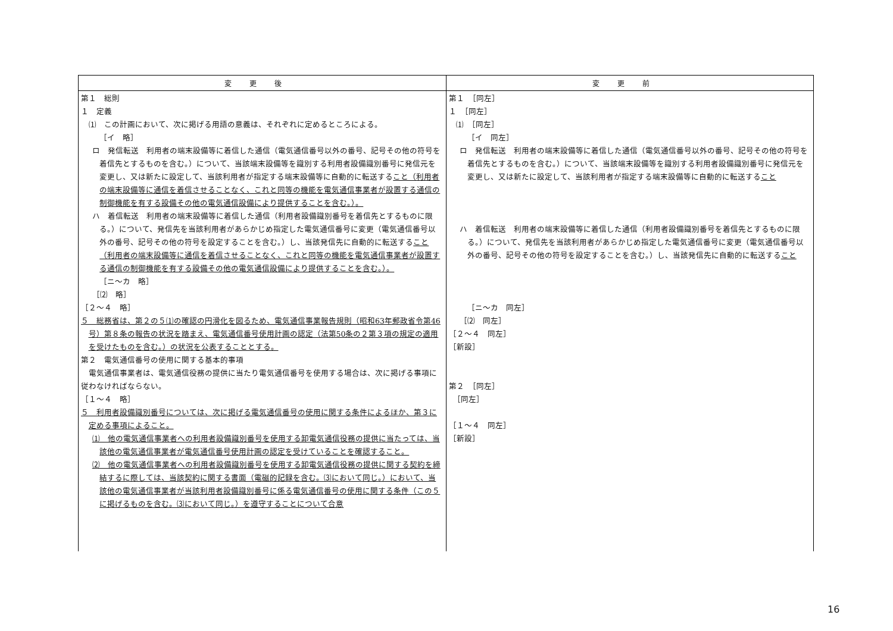| 変更後 | 変更前 |
| --- | --- |
| 第１ 総則 １ 定義 ⑴ この計画において、次に掲げる用語の意義は、それぞれに定めるところによる。 ［イ 略］ ロ 発信転送 利用者の端末設備等に着信した通信（電気通信番号以外の番号、記号その他の符号を着信先とするものを含む。）について、当該端末設備等を識別する利用者設備識別番号に発信元を変更し、又は新たに設定して、当該利用者が指定する端末設備等に自動的に転送する こと（利用者の端末設備等に通信を着信させることなく、これと同等の機能を電気通信事業者が設置する通信の制御機能を有する設備その他の電気通信設備により提供することを含む。）。 ハ 着信転送 利用者の端末設備等に着信した通信（利用者設備識別番号を着信先とするものに限る。）について、発信先を当該利用者があらかじめ指定した電気通信番号に変更（電気通信番号以外の番号、記号その他の符号を設定することを含む。）し、当該発信先に自動的に転送する こと（利用者の端末設備等に通信を着信させることなく、これと同等の機能を電気通信事業者が設置する通信の制御機能を有する設備その他の電気通信設備により提供することを含む。）。 ［ニ～カ 略］ ［⑵ 略］ ［２～４ 略］ ５ 総務省は、第２の５⑴の確認の円滑化を図るため、電気通信事業報告規則（昭和63年郵政省令第46号）第８条の報告の状況を踏まえ、電気通信番号使用計画の認定（法第50条の２第３項の規定の適用を受けたものを含む。）の状況を公表することとする。 第２ 電気通信番号の使用に関する基本的事項 電気通信事業者は、電気通信役務の提供に当たり電気通信番号を使用する場合は、次に掲げる事項に従わなければならない。 ［１～４ 略］ ５ 利用者設備識別番号については、次に掲げる電気通信番号の使用に関する条件によるほか、第３に定める事項によること。 ⑴ 他の電気通信事業者への利用者設備識別番号を使用する卸電気通信役務の提供に当たっては、当該他の電気通信事業者が電気通信番号使用計画の認定を受けていることを確認すること。 ⑵ 他の電気通信事業者への利用者設備識別番号を使用する卸電気通信役務の提供に関する契約を締結するに際しては、当該契約に関する書面（電磁的記録を含む。⑶において同じ。）において、当該他の電気通信事業者が当該利用者設備識別番号に係る電気通信番号の使用に関する条件（この５に掲げるものを含む。⑶において同じ。）を遵守することについて合意 | 第１ ［同左］ １ ［同左］ ⑴ ［同左］ ［イ 同左］ ロ 発信転送 利用者の端末設備等に着信した通信（電気通信番号以外の番号、記号その他の符号を着信先とするものを含む。）について、当該端末設備等を識別する利用者設備識別番号に発信元を変更し、又は新たに設定して、当該利用者が指定する端末設備等に自動的に転送する こと ハ 着信転送 利用者の端末設備等に着信した通信（利用者設備識別番号を着信先とするものに限る。）について、発信先を当該利用者があらかじめ指定した電気通信番号に変更（電気通信番号以外の番号、記号その他の符号を設定することを含む。）し、当該発信先に自動的に転送する こと ［ニ～カ 同左］ ［⑵ 同左］ ［２～４ 同左］ ［新設］ 第２ ［同左］ ［同左］ ［１～４ 同左］ ［新設］ |
16